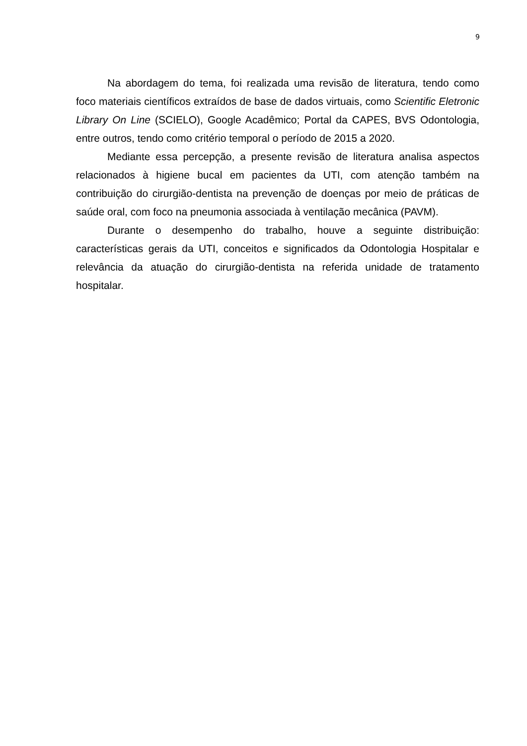9
Na abordagem do tema, foi realizada uma revisão de literatura, tendo como foco materiais científicos extraídos de base de dados virtuais, como Scientific Eletronic Library On Line (SCIELO), Google Acadêmico; Portal da CAPES, BVS Odontologia, entre outros, tendo como critério temporal o período de 2015 a 2020.
Mediante essa percepção, a presente revisão de literatura analisa aspectos relacionados à higiene bucal em pacientes da UTI, com atenção também na contribuição do cirurgião-dentista na prevenção de doenças por meio de práticas de saúde oral, com foco na pneumonia associada à ventilação mecânica (PAVM).
Durante o desempenho do trabalho, houve a seguinte distribuição: características gerais da UTI, conceitos e significados da Odontologia Hospitalar e relevância da atuação do cirurgião-dentista na referida unidade de tratamento hospitalar.